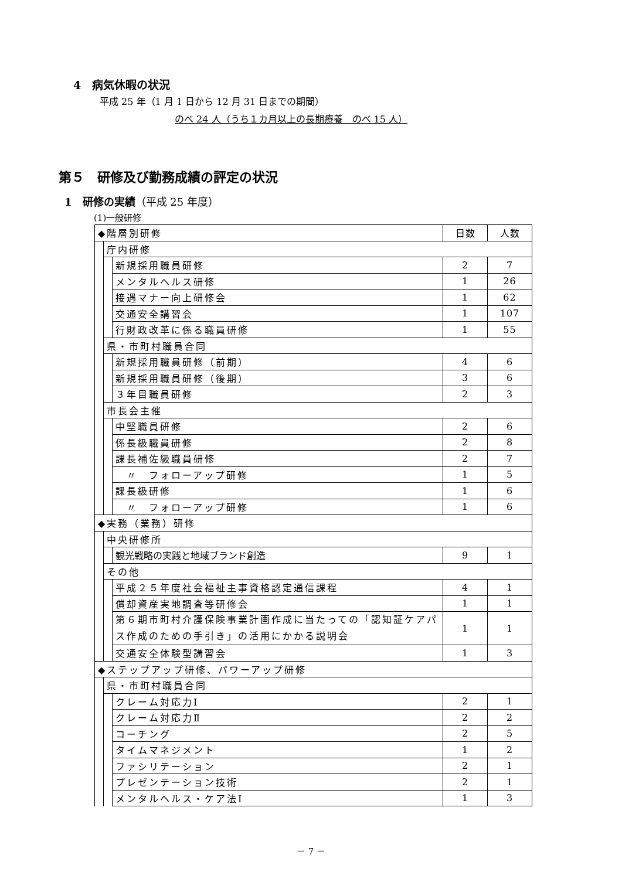4　病気休暇の状況
平成 25 年（1 月 1 日から 12 月 31 日までの期間）
のべ 24 人（うち１カ月以上の長期療養　のべ 15 人）
第５　研修及び勤務成績の評定の状況
1　研修の実績（平成 25 年度）
(1)一般研修
| ◆階層別研修 | | | 日数 | 人数 |
| | 庁内研修 | | | |
| | | 新規採用職員研修 | 2 | 7 |
| | | メンタルヘルス研修 | 1 | 26 |
| | | 接遇マナー向上研修会 | 1 | 62 |
| | | 交通安全講習会 | 1 | 107 |
| | | 行財政改革に係る職員研修 | 1 | 55 |
| | 県・市町村職員合同 | | | |
| | | 新規採用職員研修（前期） | 4 | 6 |
| | | 新規採用職員研修（後期） | 3 | 6 |
| | | ３年目職員研修 | 2 | 3 |
| | 市長会主催 | | | |
| | | 中堅職員研修 | 2 | 6 |
| | | 係長級職員研修 | 2 | 8 |
| | | 課長補佐級職員研修 | 2 | 7 |
| | | 〃 フォローアップ研修 | 1 | 5 |
| | | 課長級研修 | 1 | 6 |
| | | 〃 フォローアップ研修 | 1 | 6 |
| ◆実務（業務）研修 | | | | |
| | 中央研修所 | | | |
| | | 観光戦略の実践と地域ブランド創造 | 9 | 1 |
| | その他 | | | |
| | | 平成２５年度社会福祉主事資格認定通信課程 | 4 | 1 |
| | | 償却資産実地調査等研修会 | 1 | 1 |
| | | 第６期市町村介護保険事業計画作成に当たっての「認知証ケアパス作成のための手引き」の活用にかかる説明会 | 1 | 1 |
| | | 交通安全体験型講習会 | 1 | 3 |
| ◆ステップアップ研修、パワーアップ研修 | | | | |
| | 県・市町村職員合同 | | | |
| | | クレーム対応力Ⅰ | 2 | 1 |
| | | クレーム対応力Ⅱ | 2 | 2 |
| | | コーチング | 2 | 5 |
| | | タイムマネジメント | 1 | 2 |
| | | ファシリテーション | 2 | 1 |
| | | プレゼンテーション技術 | 2 | 1 |
| | | メンタルヘルス・ケア法Ⅰ | 1 | 3 |
－ 7 －